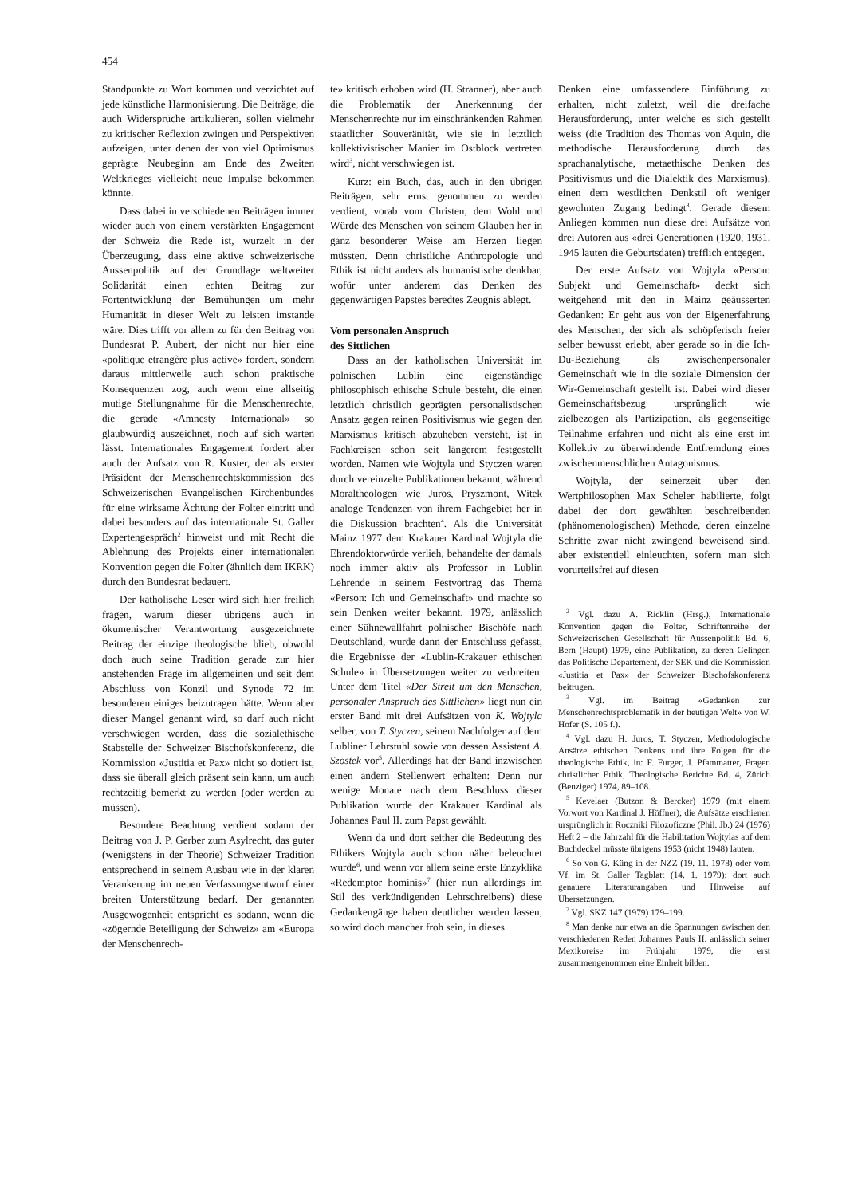454
Standpunkte zu Wort kommen und verzichtet auf jede künstliche Harmonisierung. Die Beiträge, die auch Widersprüche artikulieren, sollen vielmehr zu kritischer Reflexion zwingen und Perspektiven aufzeigen, unter denen der von viel Optimismus geprägte Neubeginn am Ende des Zweiten Weltkrieges vielleicht neue Impulse bekommen könnte.
Dass dabei in verschiedenen Beiträgen immer wieder auch von einem verstärkten Engagement der Schweiz die Rede ist, wurzelt in der Überzeugung, dass eine aktive schweizerische Aussenpolitik auf der Grundlage weltweiter Solidarität einen echten Beitrag zur Fortentwicklung der Bemühungen um mehr Humanität in dieser Welt zu leisten imstande wäre. Dies trifft vor allem zu für den Beitrag von Bundesrat P. Aubert, der nicht nur hier eine «politique etrangère plus active» fordert, sondern daraus mittlerweile auch schon praktische Konsequenzen zog, auch wenn eine allseitig mutige Stellungnahme für die Menschenrechte, die gerade «Amnesty International» so glaubwürdig auszeichnet, noch auf sich warten lässt. Internationales Engagement fordert aber auch der Aufsatz von R. Kuster, der als erster Präsident der Menschenrechtskommission des Schweizerischen Evangelischen Kirchenbundes für eine wirksame Ächtung der Folter eintritt und dabei besonders auf das internationale St. Galler Expertengespräch<sup>2</sup> hinweist und mit Recht die Ablehnung des Projekts einer internationalen Konvention gegen die Folter (ähnlich dem IKRK) durch den Bundesrat bedauert.
Der katholische Leser wird sich hier freilich fragen, warum dieser übrigens auch in ökumenischer Verantwortung ausgezeichnete Beitrag der einzige theologische blieb, obwohl doch auch seine Tradition gerade zur hier anstehenden Frage im allgemeinen und seit dem Abschluss von Konzil und Synode 72 im besonderen einiges beizutragen hätte. Wenn aber dieser Mangel genannt wird, so darf auch nicht verschwiegen werden, dass die sozialethische Stabstelle der Schweizer Bischofskonferenz, die Kommission «Justitia et Pax» nicht so dotiert ist, dass sie überall gleich präsent sein kann, um auch rechtzeitig bemerkt zu werden (oder werden zu müssen).
Besondere Beachtung verdient sodann der Beitrag von J. P. Gerber zum Asylrecht, das guter (wenigstens in der Theorie) Schweizer Tradition entsprechend in seinem Ausbau wie in der klaren Verankerung im neuen Verfassungsentwurf einer breiten Unterstützung bedarf. Der genannten Ausgewogenheit entspricht es sodann, wenn die «zögernde Beteiligung der Schweiz» am «Europa der Menschenrech-
te» kritisch erhoben wird (H. Stranner), aber auch die Problematik der Anerkennung der Menschenrechte nur im einschränkenden Rahmen staatlicher Souveränität, wie sie in letztlich kollektivistischer Manier im Ostblock vertreten wird<sup>3</sup>, nicht verschwiegen ist.
Kurz: ein Buch, das, auch in den übrigen Beiträgen, sehr ernst genommen zu werden verdient, vorab vom Christen, dem Wohl und Würde des Menschen von seinem Glauben her in ganz besonderer Weise am Herzen liegen müssten. Denn christliche Anthropologie und Ethik ist nicht anders als humanistische denkbar, wofür unter anderem das Denken des gegenwärtigen Papstes beredtes Zeugnis ablegt.
Vom personalen Anspruch
des Sittlichen
Dass an der katholischen Universität im polnischen Lublin eine eigenständige philosophisch ethische Schule besteht, die einen letztlich christlich geprägten personalistischen Ansatz gegen reinen Positivismus wie gegen den Marxismus kritisch abzuheben versteht, ist in Fachkreisen schon seit längerem festgestellt worden. Namen wie Wojtyla und Styczen waren durch vereinzelte Publikationen bekannt, während Moraltheologen wie Juros, Pryszmont, Witek analoge Tendenzen von ihrem Fachgebiet her in die Diskussion brachten<sup>4</sup>. Als die Universität Mainz 1977 dem Krakauer Kardinal Wojtyla die Ehrendoktorwürde verlieh, behandelte der damals noch immer aktiv als Professor in Lublin Lehrende in seinem Festvortrag das Thema «Person: Ich und Gemeinschaft» und machte so sein Denken weiter bekannt. 1979, anlässlich einer Sühnewallfahrt polnischer Bischöfe nach Deutschland, wurde dann der Entschluss gefasst, die Ergebnisse der «Lublin-Krakauer ethischen Schule» in Übersetzungen weiter zu verbreiten. Unter dem Titel «Der Streit um den Menschen, personaler Anspruch des Sittlichen» liegt nun ein erster Band mit drei Aufsätzen von K. Wojtyla selber, von T. Styczen, seinem Nachfolger auf dem Lubliner Lehrstuhl sowie von dessen Assistent A. Szostek vor<sup>5</sup>. Allerdings hat der Band inzwischen einen andern Stellenwert erhalten: Denn nur wenige Monate nach dem Beschluss dieser Publikation wurde der Krakauer Kardinal als Johannes Paul II. zum Papst gewählt.
Wenn da und dort seither die Bedeutung des Ethikers Wojtyla auch schon näher beleuchtet wurde<sup>6</sup>, und wenn vor allem seine erste Enzyklika «Redemptor hominis»<sup>7</sup> (hier nun allerdings im Stil des verkündigenden Lehrschreibens) diese Gedankengänge haben deutlicher werden lassen, so wird doch mancher froh sein, in dieses
Denken eine umfassendere Einführung zu erhalten, nicht zuletzt, weil die dreifache Herausforderung, unter welche es sich gestellt weiss (die Tradition des Thomas von Aquin, die methodische Herausforderung durch das sprachanalytische, metaethische Denken des Positivismus und die Dialektik des Marxismus), einen dem westlichen Denkstil oft weniger gewohnten Zugang bedingt<sup>8</sup>. Gerade diesem Anliegen kommen nun diese drei Aufsätze von drei Autoren aus «drei Generationen (1920, 1931, 1945 lauten die Geburtsdaten) trefflich entgegen.
Der erste Aufsatz von Wojtyla «Person: Subjekt und Gemeinschaft» deckt sich weitgehend mit den in Mainz geäusserten Gedanken: Er geht aus von der Eigenerfahrung des Menschen, der sich als schöpferisch freier selber bewusst erlebt, aber gerade so in die Ich-Du-Beziehung als zwischenpersonaler Gemeinschaft wie in die soziale Dimension der Wir-Gemeinschaft gestellt ist. Dabei wird dieser Gemeinschaftsbezug ursprünglich wie zielbezogen als Partizipation, als gegenseitige Teilnahme erfahren und nicht als eine erst im Kollektiv zu überwindende Entfremdung eines zwischenmenschlichen Antagonismus.
Wojtyla, der seinerzeit über den Wertphilosophen Max Scheler habilierte, folgt dabei der dort gewählten beschreibenden (phänomenologischen) Methode, deren einzelne Schritte zwar nicht zwingend beweisend sind, aber existentiell einleuchten, sofern man sich vorurteilsfrei auf diesen
<sup>2</sup> Vgl. dazu A. Ricklin (Hrsg.), Internationale Konvention gegen die Folter, Schriftenreihe der Schweizerischen Gesellschaft für Aussenpolitik Bd. 6, Bern (Haupt) 1979, eine Publikation, zu deren Gelingen das Politische Departement, der SEK und die Kommission «Justitia et Pax» der Schweizer Bischofskonferenz beitrugen.
<sup>3</sup> Vgl. im Beitrag «Gedanken zur Menschenrechtsproblematik in der heutigen Welt» von W. Hofer (S. 105 f.).
<sup>4</sup> Vgl. dazu H. Juros, T. Styczen, Methodologische Ansätze ethischen Denkens und ihre Folgen für die theologische Ethik, in: F. Furger, J. Pfammatter, Fragen christlicher Ethik, Theologische Berichte Bd. 4, Zürich (Benziger) 1974, 89–108.
<sup>5</sup> Kevelaer (Butzon & Bercker) 1979 (mit einem Vorwort von Kardinal J. Höffner); die Aufsätze erschienen ursprünglich in Roczniki Filozoficzne (Phil. Jb.) 24 (1976) Heft 2 – die Jahrzahl für die Habilitation Wojtylas auf dem Buchdeckel müsste übrigens 1953 (nicht 1948) lauten.
<sup>6</sup> So von G. Küng in der NZZ (19. 11. 1978) oder vom Vf. im St. Galler Tagblatt (14. 1. 1979); dort auch genauere Literaturangaben und Hinweise auf Übersetzungen.
<sup>7</sup> Vgl. SKZ 147 (1979) 179–199.
<sup>8</sup> Man denke nur etwa an die Spannungen zwischen den verschiedenen Reden Johannes Pauls II. anlässlich seiner Mexikoreise im Frühjahr 1979, die erst zusammengenommen eine Einheit bilden.